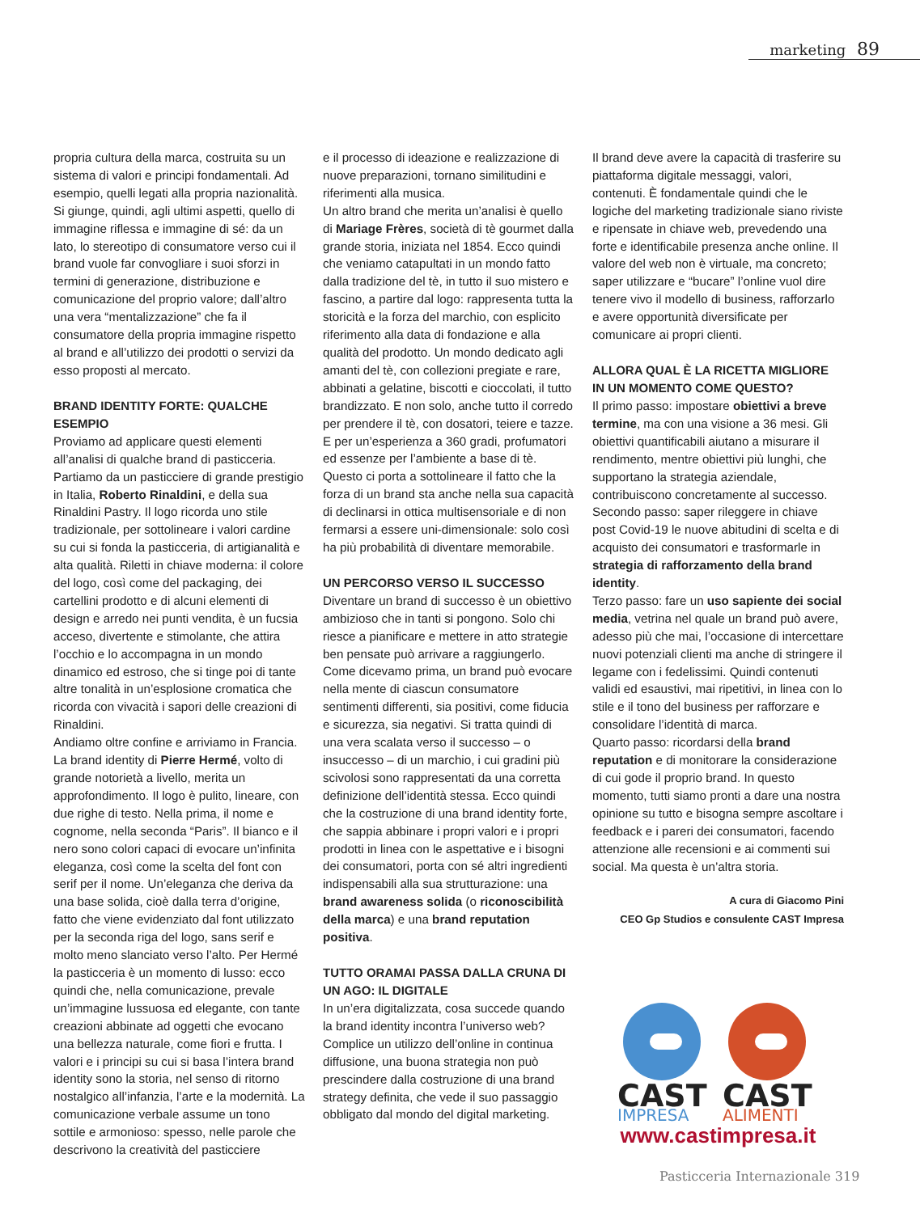marketing 89
propria cultura della marca, costruita su un sistema di valori e principi fondamentali. Ad esempio, quelli legati alla propria nazionalità. Si giunge, quindi, agli ultimi aspetti, quello di immagine riflessa e immagine di sé: da un lato, lo stereotipo di consumatore verso cui il brand vuole far convogliare i suoi sforzi in termini di generazione, distribuzione e comunicazione del proprio valore; dall’altro una vera “mentalizzazione” che fa il consumatore della propria immagine rispetto al brand e all’utilizzo dei prodotti o servizi da esso proposti al mercato.
BRAND IDENTITY FORTE: QUALCHE ESEMPIO
Proviamo ad applicare questi elementi all’analisi di qualche brand di pasticceria. Partiamo da un pasticciere di grande prestigio in Italia, Roberto Rinaldini, e della sua Rinaldini Pastry. Il logo ricorda uno stile tradizionale, per sottolineare i valori cardine su cui si fonda la pasticceria, di artigianalità e alta qualità. Riletti in chiave moderna: il colore del logo, così come del packaging, dei cartellini prodotto e di alcuni elementi di design e arredo nei punti vendita, è un fucsia acceso, divertente e stimolante, che attira l’occhio e lo accompagna in un mondo dinamico ed estroso, che si tinge poi di tante altre tonalità in un’esplosione cromatica che ricorda con vivacità i sapori delle creazioni di Rinaldini.
Andiamo oltre confine e arriviamo in Francia. La brand identity di Pierre Hermé, volto di grande notorietà a livello, merita un approfondimento. Il logo è pulito, lineare, con due righe di testo. Nella prima, il nome e cognome, nella seconda “Paris”. Il bianco e il nero sono colori capaci di evocare un’infinita eleganza, così come la scelta del font con serif per il nome. Un’eleganza che deriva da una base solida, cioè dalla terra d’origine, fatto che viene evidenziato dal font utilizzato per la seconda riga del logo, sans serif e molto meno slanciato verso l’alto. Per Hermé la pasticceria è un momento di lusso: ecco quindi che, nella comunicazione, prevale un’immagine lussuosa ed elegante, con tante creazioni abbinate ad oggetti che evocano una bellezza naturale, come fiori e frutta. I valori e i principi su cui si basa l’intera brand identity sono la storia, nel senso di ritorno nostalgico all’infanzia, l’arte e la modernità. La comunicazione verbale assume un tono sottile e armonioso: spesso, nelle parole che descrivono la creatività del pasticciere
e il processo di ideazione e realizzazione di nuove preparazioni, tornano similitudini e riferimenti alla musica.
Un altro brand che merita un’analisi è quello di Mariage Frères, società di tè gourmet dalla grande storia, iniziata nel 1854. Ecco quindi che veniamo catapultati in un mondo fatto dalla tradizione del tè, in tutto il suo mistero e fascino, a partire dal logo: rappresenta tutta la storicità e la forza del marchio, con esplicito riferimento alla data di fondazione e alla qualità del prodotto. Un mondo dedicato agli amanti del tè, con collezioni pregiate e rare, abbinati a gelatine, biscotti e cioccolati, il tutto brandizzato. E non solo, anche tutto il corredo per prendere il tè, con dosatori, teiere e tazze. E per un’esperienza a 360 gradi, profumatori ed essenze per l’ambiente a base di tè. Questo ci porta a sottolineare il fatto che la forza di un brand sta anche nella sua capacità di declinarsi in ottica multisensoriale e di non fermarsi a essere uni-dimensionale: solo così ha più probabilità di diventare memorabile.
UN PERCORSO VERSO IL SUCCESSO
Diventare un brand di successo è un obiettivo ambizioso che in tanti si pongono. Solo chi riesce a pianificare e mettere in atto strategie ben pensate può arrivare a raggiungerlo. Come dicevamo prima, un brand può evocare nella mente di ciascun consumatore sentimenti differenti, sia positivi, come fiducia e sicurezza, sia negativi. Si tratta quindi di una vera scalata verso il successo – o insuccesso – di un marchio, i cui gradini più scivolosi sono rappresentati da una corretta definizione dell’identità stessa. Ecco quindi che la costruzione di una brand identity forte, che sappia abbinare i propri valori e i propri prodotti in linea con le aspettative e i bisogni dei consumatori, porta con sé altri ingredienti indispensabili alla sua strutturazione: una brand awareness solida (o riconoscibilità della marca) e una brand reputation positiva.
TUTTO ORAMAI PASSA DALLA CRUNA DI UN AGO: IL DIGITALE
In un’era digitalizzata, cosa succede quando la brand identity incontra l’universo web? Complice un utilizzo dell’online in continua diffusione, una buona strategia non può prescindere dalla costruzione di una brand strategy definita, che vede il suo passaggio obbligato dal mondo del digital marketing.
Il brand deve avere la capacità di trasferire su piattaforma digitale messaggi, valori, contenuti. È fondamentale quindi che le logiche del marketing tradizionale siano riviste e ripensate in chiave web, prevedendo una forte e identificabile presenza anche online. Il valore del web non è virtuale, ma concreto; saper utilizzare e “bucare” l’online vuol dire tenere vivo il modello di business, rafforzarlo e avere opportunità diversificate per comunicare ai propri clienti.
ALLORA QUAL È LA RICETTA MIGLIORE IN UN MOMENTO COME QUESTO?
Il primo passo: impostare obiettivi a breve termine, ma con una visione a 36 mesi. Gli obiettivi quantificabili aiutano a misurare il rendimento, mentre obiettivi più lunghi, che supportano la strategia aziendale, contribuiscono concretamente al successo.
Secondo passo: saper rileggere in chiave post Covid-19 le nuove abitudini di scelta e di acquisto dei consumatori e trasformarle in strategia di rafforzamento della brand identity.
Terzo passo: fare un uso sapiente dei social media, vetrina nel quale un brand può avere, adesso più che mai, l’occasione di intercettare nuovi potenziali clienti ma anche di stringere il legame con i fedelissimi. Quindi contenuti validi ed esaustivi, mai ripetitivi, in linea con lo stile e il tono del business per rafforzare e consolidare l’identità di marca.
Quarto passo: ricordarsi della brand reputation e di monitorare la considerazione di cui gode il proprio brand. In questo momento, tutti siamo pronti a dare una nostra opinione su tutto e bisogna sempre ascoltare i feedback e i pareri dei consumatori, facendo attenzione alle recensioni e ai commenti sui social. Ma questa è un’altra storia.
A cura di Giacomo Pini
CEO Gp Studios e consulente CAST Impresa
CAST
CAST
IMPRESA
ALIMENTI
www.castimpresa.it
Pasticceria Internazionale 319